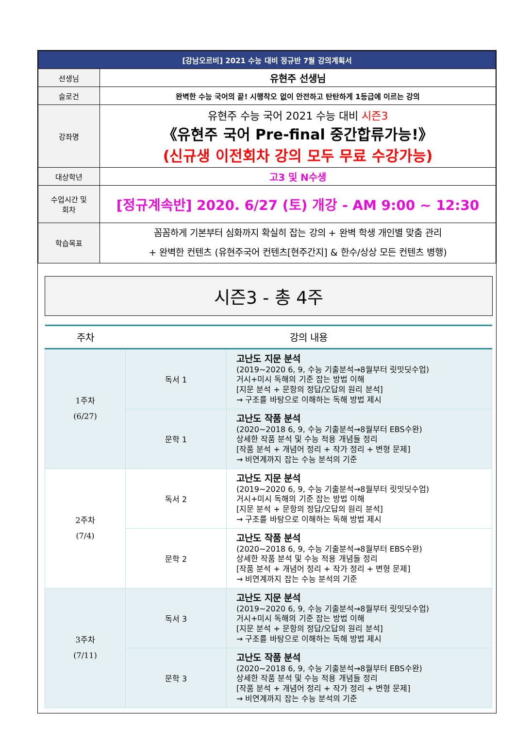| [강남오르비] 2021 수능 대비 정규반 7월 강의계획서 | |
| 선생님 | 유현주 선생님 |
| 슬로건 | 완벽한 수능 국어의 끝! 시행착오 없이 안전하고 탄탄하게 1등급에 이르는 강의 |
| 강좌명 | 유현주 수능 국어 2021 수능 대비 시즌3 《유현주 국어 Pre-final 중간합류가능!》 (신규생 이전회차 강의 모두 무료 수강가능) |
| 대상학년 | 고3 및 N수생 |
| 수업시간 및 회차 | [정규계속반] 2020. 6/27 (토) 개강 - AM 9:00 ~ 12:30 |
| 학습목표 | 꼼꼼하게 기본부터 심화까지 확실히 잡는 강의 + 완벽 학생 개인별 맞춤 관리 + 완벽한 컨텐츠 (유현주국어 컨텐츠[현주간지] & 한수/상상 모든 컨텐츠 병행) |
시즌3 - 총 4주
| 주차 | 강의 내용 | |
| --- | --- | --- |
| 1주차 (6/27) | 독서 1 | 고난도 지문 분석 (2019~2020 6, 9, 수능 기출분석→8월부터 릿밋딧수업) 거시+미시 독해의 기준 잡는 방법 이해 [지문 분석 + 문항의 정답/오답의 원리 분석] → 구조를 바탕으로 이해하는 독해 방법 제시 |
| | 문학 1 | 고난도 작품 분석 (2020~2018 6, 9, 수능 기출분석→8월부터 EBS수완) 상세한 작품 분석 및 수능 적용 개념들 정리 [작품 분석 + 개념어 정리 + 작가 정리 + 변형 문제] → 비연계까지 잡는 수능 분석의 기준 |
| 2주차 (7/4) | 독서 2 | 고난도 지문 분석 (2019~2020 6, 9, 수능 기출분석→8월부터 릿밋딧수업) 거시+미시 독해의 기준 잡는 방법 이해 [지문 분석 + 문항의 정답/오답의 원리 분석] → 구조를 바탕으로 이해하는 독해 방법 제시 |
| | 문학 2 | 고난도 작품 분석 (2020~2018 6, 9, 수능 기출분석→8월부터 EBS수완) 상세한 작품 분석 및 수능 적용 개념들 정리 [작품 분석 + 개념어 정리 + 작가 정리 + 변형 문제] → 비연계까지 잡는 수능 분석의 기준 |
| 3주차 (7/11) | 독서 3 | 고난도 지문 분석 (2019~2020 6, 9, 수능 기출분석→8월부터 릿밋딧수업) 거시+미시 독해의 기준 잡는 방법 이해 [지문 분석 + 문항의 정답/오답의 원리 분석] → 구조를 바탕으로 이해하는 독해 방법 제시 |
| | 문학 3 | 고난도 작품 분석 (2020~2018 6, 9, 수능 기출분석→8월부터 EBS수완) 상세한 작품 분석 및 수능 적용 개념들 정리 [작품 분석 + 개념어 정리 + 작가 정리 + 변형 문제] → 비연계까지 잡는 수능 분석의 기준 |